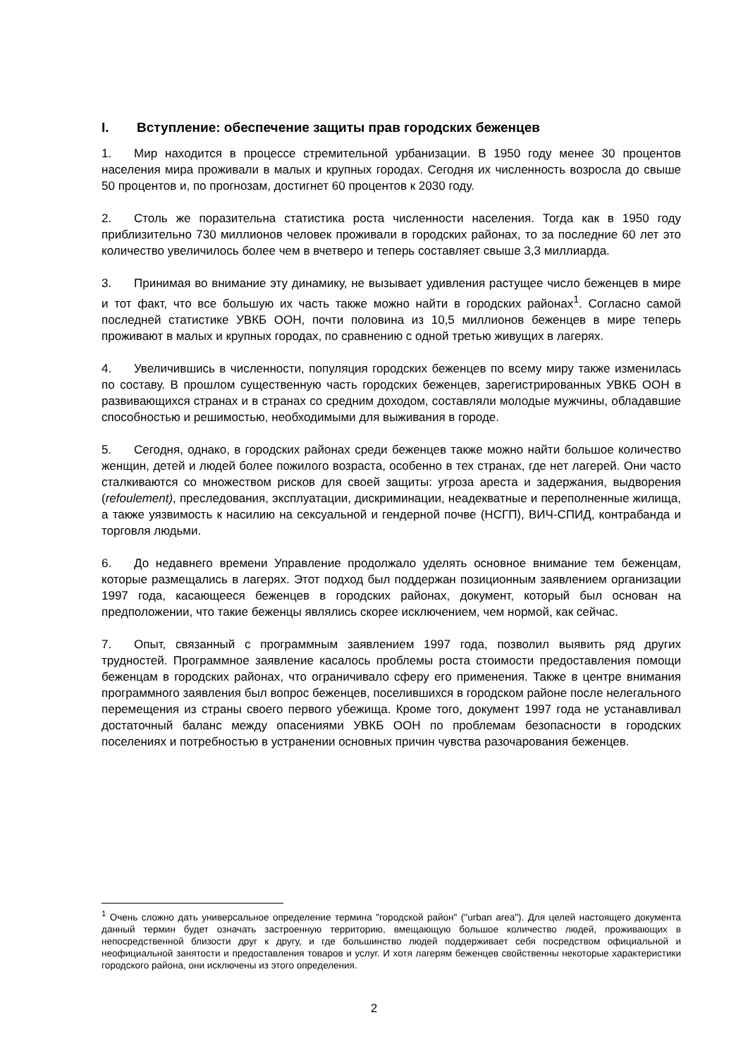I. Вступление: обеспечение защиты прав городских беженцев
1. Мир находится в процессе стремительной урбанизации. В 1950 году менее 30 процентов населения мира проживали в малых и крупных городах. Сегодня их численность возросла до свыше 50 процентов и, по прогнозам, достигнет 60 процентов к 2030 году.
2. Столь же поразительна статистика роста численности населения. Тогда как в 1950 году приблизительно 730 миллионов человек проживали в городских районах, то за последние 60 лет это количество увеличилось более чем в вчетверо и теперь составляет свыше 3,3 миллиарда.
3. Принимая во внимание эту динамику, не вызывает удивления растущее число беженцев в мире и тот факт, что все большую их часть также можно найти в городских районах<sup>1</sup>. Согласно самой последней статистике УВКБ ООН, почти половина из 10,5 миллионов беженцев в мире теперь проживают в малых и крупных городах, по сравнению с одной третью живущих в лагерях.
4. Увеличившись в численности, популяция городских беженцев по всему миру также изменилась по составу. В прошлом существенную часть городских беженцев, зарегистрированных УВКБ ООН в развивающихся странах и в странах со средним доходом, составляли молодые мужчины, обладавшие способностью и решимостью, необходимыми для выживания в городе.
5. Сегодня, однако, в городских районах среди беженцев также можно найти большое количество женщин, детей и людей более пожилого возраста, особенно в тех странах, где нет лагерей. Они часто сталкиваются со множеством рисков для своей защиты: угроза ареста и задержания, выдворения (refoulement), преследования, эксплуатации, дискриминации, неадекватные и переполненные жилища, а также уязвимость к насилию на сексуальной и гендерной почве (НСГП), ВИЧ-СПИД, контрабанда и торговля людьми.
6. До недавнего времени Управление продолжало уделять основное внимание тем беженцам, которые размещались в лагерях. Этот подход был поддержан позиционным заявлением организации 1997 года, касающееся беженцев в городских районах, документ, который был основан на предположении, что такие беженцы являлись скорее исключением, чем нормой, как сейчас.
7. Опыт, связанный с программным заявлением 1997 года, позволил выявить ряд других трудностей. Программное заявление касалось проблемы роста стоимости предоставления помощи беженцам в городских районах, что ограничивало сферу его применения. Также в центре внимания программного заявления был вопрос беженцев, поселившихся в городском районе после нелегального перемещения из страны своего первого убежища. Кроме того, документ 1997 года не устанавливал достаточный баланс между опасениями УВКБ ООН по проблемам безопасности в городских поселениях и потребностью в устранении основных причин чувства разочарования беженцев.
<sup>1</sup> Очень сложно дать универсальное определение термина "городской район" ("urban area"). Для целей настоящего документа данный термин будет означать застроенную территорию, вмещающую большое количество людей, проживающих в непосредственной близости друг к другу, и где большинство людей поддерживает себя посредством официальной и неофициальной занятости и предоставления товаров и услуг. И хотя лагерям беженцев свойственны некоторые характеристики городского района, они исключены из этого определения.
2